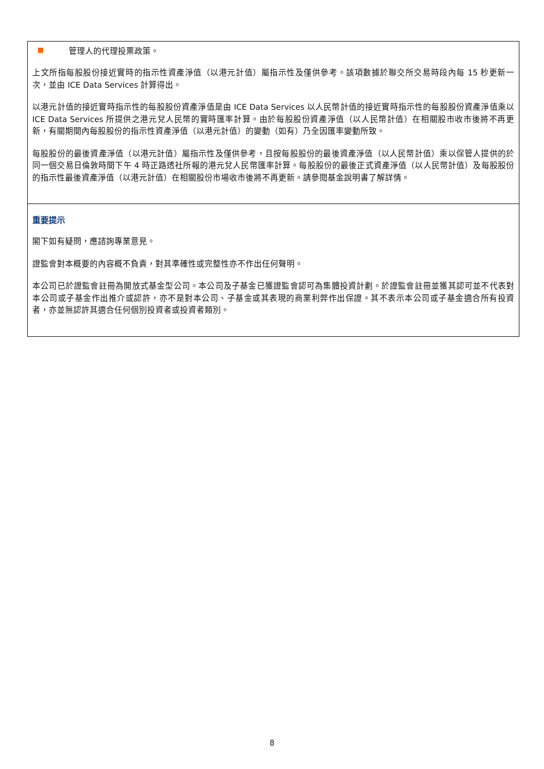管理人的代理投票政策。
上文所指每股股份接近實時的指示性資產淨值（以港元計值）屬指示性及僅供參考。該項數據於聯交所交易時段內每 15 秒更新一次，並由 ICE Data Services 計算得出。
以港元計值的接近實時指示性的每股股份資產淨值是由 ICE Data Services 以人民幣計值的接近實時指示性的每股股份資產淨值乘以 ICE Data Services 所提供之港元兌人民幣的實時匯率計算。由於每股股份資產淨值（以人民幣計值）在相關股市收市後將不再更新，有關期間內每股股份的指示性資產淨值（以港元計值）的變動（如有）乃全因匯率變動所致。
每股股份的最後資產淨值（以港元計值）屬指示性及僅供參考，且按每股股份的最後資產淨值（以人民幣計值）乘以保管人提供的於同一個交易日倫敦時間下午 4 時正路透社所報的港元兌人民幣匯率計算。每股股份的最後正式資產淨值（以人民幣計值）及每股股份的指示性最後資產淨值（以港元計值）在相關股份市場收市後將不再更新。請參閱基金說明書了解詳情。
重要提示
閣下如有疑問，應諮詢專業意見。
證監會對本概要的內容概不負責，對其準確性或完整性亦不作出任何聲明。
本公司已於證監會註冊為開放式基金型公司。本公司及子基金已獲證監會認可為集體投資計劃。於證監會註冊並獲其認可並不代表對本公司或子基金作出推介或認許，亦不是對本公司、子基金或其表現的商業利弊作出保證。其不表示本公司或子基金適合所有投資者，亦並無認許其適合任何個別投資者或投資者類別。
8